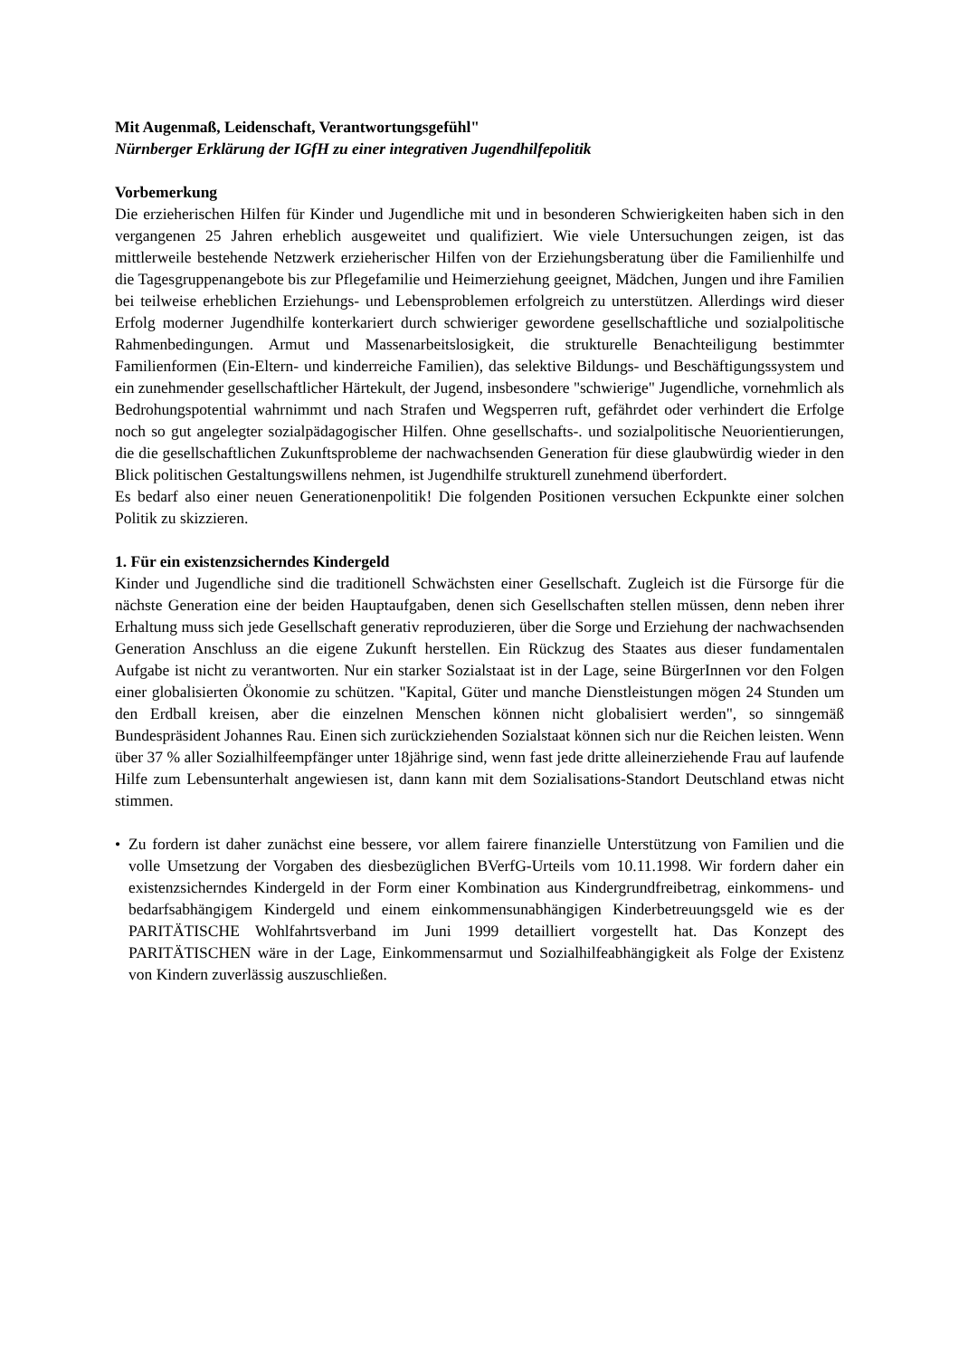Mit Augenmaß, Leidenschaft, Verantwortungsgefühl"
Nürnberger Erklärung der IGfH zu einer integrativen Jugendhilfepolitik
Vorbemerkung
Die erzieherischen Hilfen für Kinder und Jugendliche mit und in besonderen Schwierigkeiten haben sich in den vergangenen 25 Jahren erheblich ausgeweitet und qualifiziert. Wie viele Untersuchungen zeigen, ist das mittlerweile bestehende Netzwerk erzieherischer Hilfen von der Erziehungsberatung über die Familienhilfe und die Tagesgruppenangebote bis zur Pflegefamilie und Heimerziehung geeignet, Mädchen, Jungen und ihre Familien bei teilweise erheblichen Erziehungs- und Lebensproblemen erfolgreich zu unterstützen. Allerdings wird dieser Erfolg moderner Jugendhilfe konterkariert durch schwieriger gewordene gesellschaftliche und sozialpolitische Rahmenbedingungen. Armut und Massenarbeitslosigkeit, die strukturelle Benachteiligung bestimmter Familienformen (Ein-Eltern- und kinderreiche Familien), das selektive Bildungs- und Beschäftigungssystem und ein zunehmender gesellschaftlicher Härtekult, der Jugend, insbesondere "schwierige" Jugendliche, vornehmlich als Bedrohungspotential wahrnimmt und nach Strafen und Wegsperren ruft, gefährdet oder verhindert die Erfolge noch so gut angelegter sozialpädagogischer Hilfen. Ohne gesellschafts-. und sozialpolitische Neuorientierungen, die die gesellschaftlichen Zukunftsprobleme der nachwachsenden Generation für diese glaubwürdig wieder in den Blick politischen Gestaltungswillens nehmen, ist Jugendhilfe strukturell zunehmend überfordert.
Es bedarf also einer neuen Generationenpolitik! Die folgenden Positionen versuchen Eckpunkte einer solchen Politik zu skizzieren.
1. Für ein existenzsicherndes Kindergeld
Kinder und Jugendliche sind die traditionell Schwächsten einer Gesellschaft. Zugleich ist die Fürsorge für die nächste Generation eine der beiden Hauptaufgaben, denen sich Gesellschaften stellen müssen, denn neben ihrer Erhaltung muss sich jede Gesellschaft generativ reproduzieren, über die Sorge und Erziehung der nachwachsenden Generation Anschluss an die eigene Zukunft herstellen. Ein Rückzug des Staates aus dieser fundamentalen Aufgabe ist nicht zu verantworten. Nur ein starker Sozialstaat ist in der Lage, seine BürgerInnen vor den Folgen einer globalisierten Ökonomie zu schützen. "Kapital, Güter und manche Dienstleistungen mögen 24 Stunden um den Erdball kreisen, aber die einzelnen Menschen können nicht globalisiert werden", so sinngemäß Bundespräsident Johannes Rau. Einen sich zurückziehenden Sozialstaat können sich nur die Reichen leisten. Wenn über 37 % aller Sozialhilfeempfänger unter 18jährige sind, wenn fast jede dritte alleinerziehende Frau auf laufende Hilfe zum Lebensunterhalt angewiesen ist, dann kann mit dem Sozialisations-Standort Deutschland etwas nicht stimmen.
• Zu fordern ist daher zunächst eine bessere, vor allem fairere finanzielle Unterstützung von Familien und die volle Umsetzung der Vorgaben des diesbezüglichen BVerfG-Urteils vom 10.11.1998. Wir fordern daher ein existenzsicherndes Kindergeld in der Form einer Kombination aus Kindergrundfreibetrag, einkommens- und bedarfsabhängigem Kindergeld und einem einkommensunabhängigen Kinderbetreuungsgeld wie es der PARITÄTISCHE Wohlfahrtsverband im Juni 1999 detailliert vorgestellt hat. Das Konzept des PARITÄTISCHEN wäre in der Lage, Einkommensarmut und Sozialhilfeabhängigkeit als Folge der Existenz von Kindern zuverlässig auszuschließen.